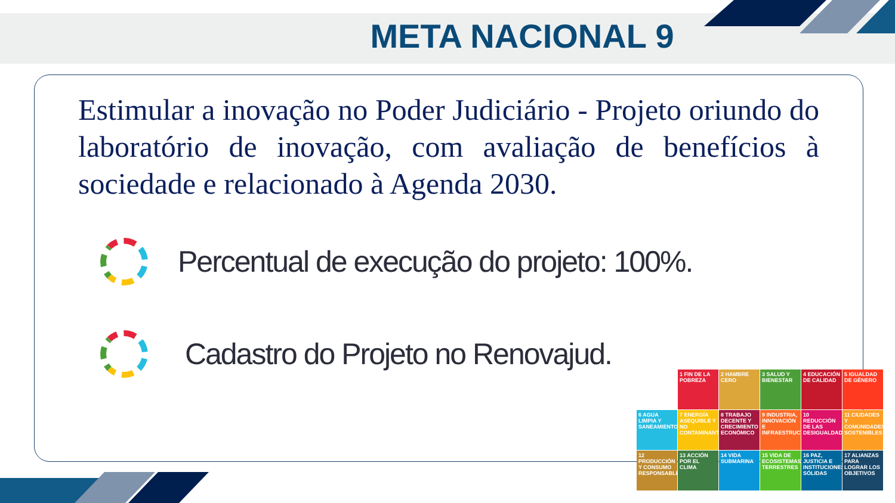META NACIONAL 9
Estimular a inovação no Poder Judiciário - Projeto oriundo do laboratório de inovação, com avaliação de benefícios à sociedade e relacionado à Agenda 2030.
Percentual de execução do projeto: 100%.
Cadastro do Projeto no Renovajud.
1 FIN DE LA POBREZA
2 HAMBRE CERO
3 SALUD Y BIENESTAR
4 EDUCACIÓN DE CALIDAD
5 IGUALDAD DE GÉNERO
6 AGUA LIMPIA Y SANEAMIENTO
7 ENERGÍA ASEQUIBLE Y NO CONTAMINANTE
8 TRABAJO DECENTE Y CRECIMIENTO ECONÓMICO
9 INDUSTRIA, INNOVACIÓN E INFRAESTRUCTURA
10 REDUCCIÓN DE LAS DESIGUALDADES
11 CIUDADES Y COMUNIDADES SOSTENIBLES
12 PRODUCCIÓN Y CONSUMO RESPONSABLES
13 ACCIÓN POR EL CLIMA
14 VIDA SUBMARINA
15 VIDA DE ECOSISTEMAS TERRESTRES
16 PAZ, JUSTICIA E INSTITUCIONES SÓLIDAS
17 ALIANZAS PARA LOGRAR LOS OBJETIVOS